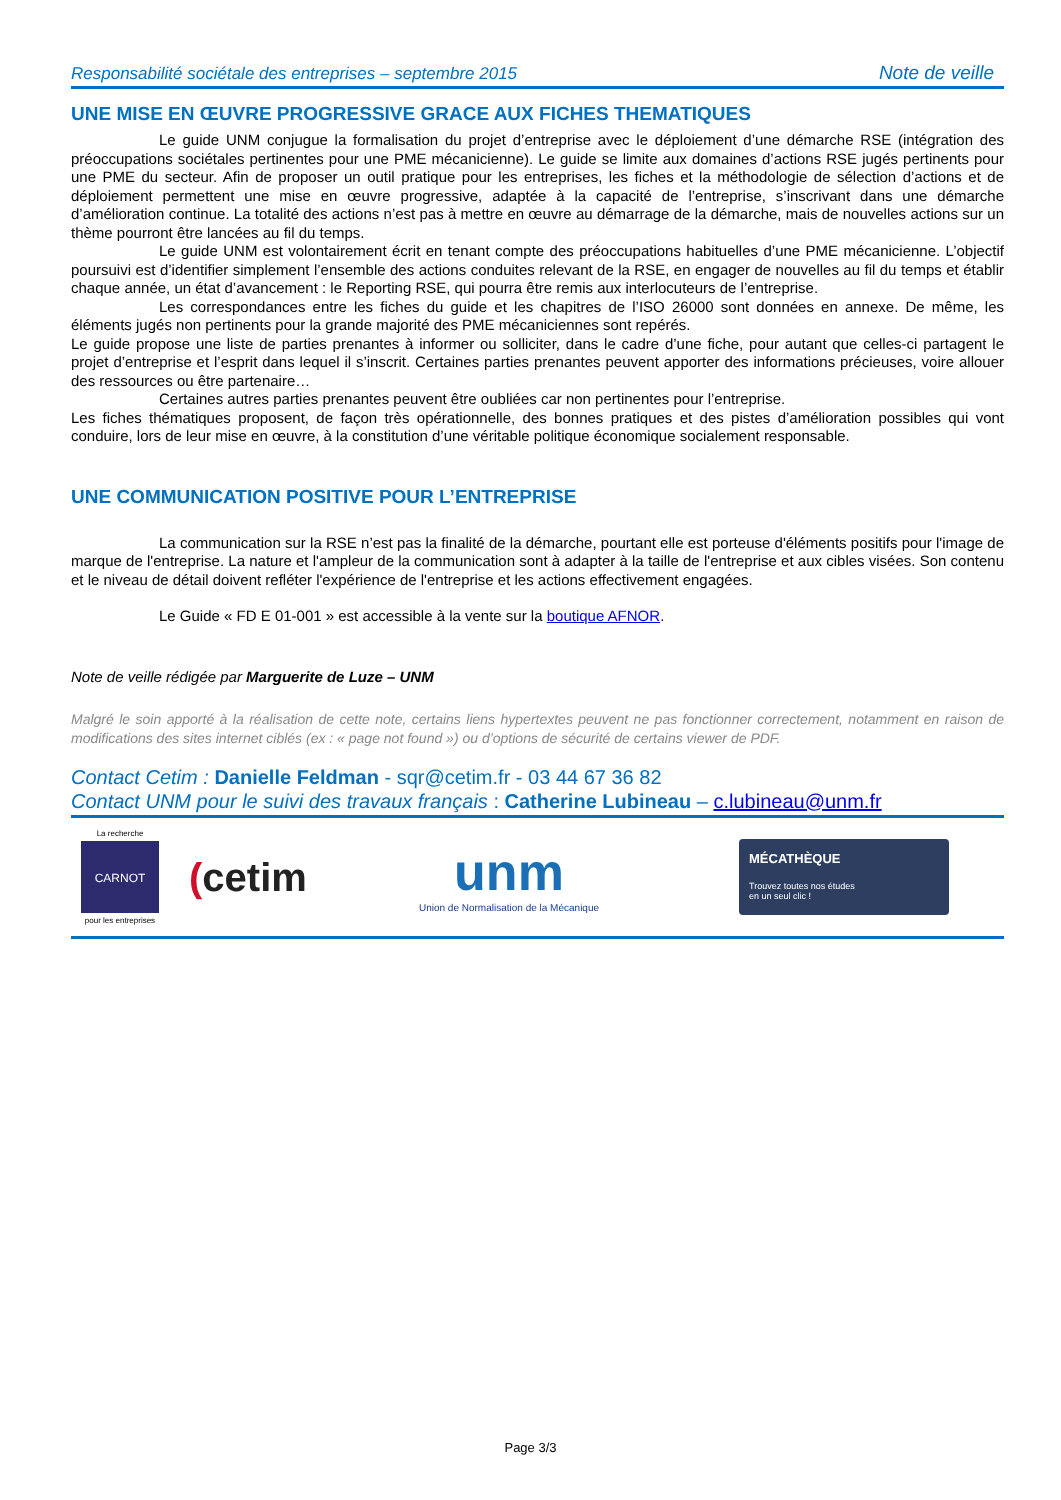Responsabilité sociétale des entreprises – septembre 2015 Note de veille
UNE MISE EN ŒUVRE PROGRESSIVE GRACE AUX FICHES THEMATIQUES
Le guide UNM conjugue la formalisation du projet d’entreprise avec le déploiement d’une démarche RSE (intégration des préoccupations sociétales pertinentes pour une PME mécanicienne). Le guide se limite aux domaines d’actions RSE jugés pertinents pour une PME du secteur. Afin de proposer un outil pratique pour les entreprises, les fiches et la méthodologie de sélection d’actions et de déploiement permettent une mise en œuvre progressive, adaptée à la capacité de l’entreprise, s’inscrivant dans une démarche d’amélioration continue. La totalité des actions n’est pas à mettre en œuvre au démarrage de la démarche, mais de nouvelles actions sur un thème pourront être lancées au fil du temps.
Le guide UNM est volontairement écrit en tenant compte des préoccupations habituelles d’une PME mécanicienne. L’objectif poursuivi est d’identifier simplement l’ensemble des actions conduites relevant de la RSE, en engager de nouvelles au fil du temps et établir chaque année, un état d’avancement : le Reporting RSE, qui pourra être remis aux interlocuteurs de l’entreprise.
Les correspondances entre les fiches du guide et les chapitres de l’ISO 26000 sont données en annexe. De même, les éléments jugés non pertinents pour la grande majorité des PME mécaniciennes sont repérés.
Le guide propose une liste de parties prenantes à informer ou solliciter, dans le cadre d’une fiche, pour autant que celles-ci partagent le projet d’entreprise et l’esprit dans lequel il s’inscrit. Certaines parties prenantes peuvent apporter des informations précieuses, voire allouer des ressources ou être partenaire…
Certaines autres parties prenantes peuvent être oubliées car non pertinentes pour l’entreprise.
Les fiches thématiques proposent, de façon très opérationnelle, des bonnes pratiques et des pistes d’amélioration possibles qui vont conduire, lors de leur mise en œuvre, à la constitution d’une véritable politique économique socialement responsable.
UNE COMMUNICATION POSITIVE POUR L’ENTREPRISE
La communication sur la RSE n’est pas la finalité de la démarche, pourtant elle est porteuse d'éléments positifs pour l'image de marque de l'entreprise. La nature et l'ampleur de la communication sont à adapter à la taille de l'entreprise et aux cibles visées. Son contenu et le niveau de détail doivent refléter l'expérience de l'entreprise et les actions effectivement engagées.
Le Guide « FD E 01-001 » est accessible à la vente sur la boutique AFNOR.
Note de veille rédigée par Marguerite de Luze – UNM
Malgré le soin apporté à la réalisation de cette note, certains liens hypertextes peuvent ne pas fonctionner correctement, notamment en raison de modifications des sites internet ciblés (ex : « page not found ») ou d’options de sécurité de certains viewer de PDF.
Contact Cetim : Danielle Feldman - sqr@cetim.fr - 03 44 67 36 82
Contact UNM pour le suivi des travaux français : Catherine Lubineau – c.lubineau@unm.fr
La recherche
CARNOT
pour les entreprises
(cetim
unm
Union de Normalisation de la Mécanique
MÉCATHÈQUE
Trouvez toutes nos études
en un seul clic !
Page 3/3